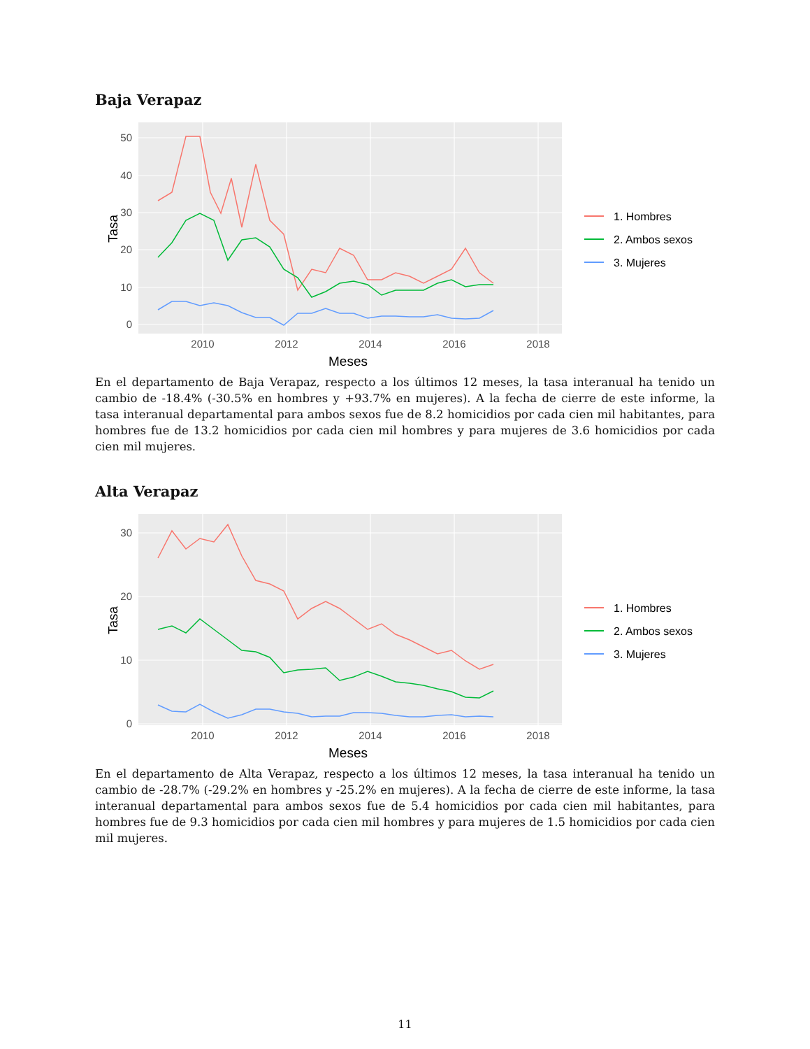Baja Verapaz
50
40
30
20
10
0
2010
2012
2014
2016
2018
Meses
Tasa
1. Hombres
2. Ambos sexos
3. Mujeres
En el departamento de Baja Verapaz, respecto a los últimos 12 meses, la tasa interanual ha tenido un cambio de -18.4% (-30.5% en hombres y +93.7% en mujeres). A la fecha de cierre de este informe, la tasa interanual departamental para ambos sexos fue de 8.2 homicidios por cada cien mil habitantes, para hombres fue de 13.2 homicidios por cada cien mil hombres y para mujeres de 3.6 homicidios por cada cien mil mujeres.
Alta Verapaz
30
20
10
0
2010
2012
2014
2016
2018
Meses
Tasa
1. Hombres
2. Ambos sexos
3. Mujeres
En el departamento de Alta Verapaz, respecto a los últimos 12 meses, la tasa interanual ha tenido un cambio de -28.7% (-29.2% en hombres y -25.2% en mujeres). A la fecha de cierre de este informe, la tasa interanual departamental para ambos sexos fue de 5.4 homicidios por cada cien mil habitantes, para hombres fue de 9.3 homicidios por cada cien mil hombres y para mujeres de 1.5 homicidios por cada cien mil mujeres.
11